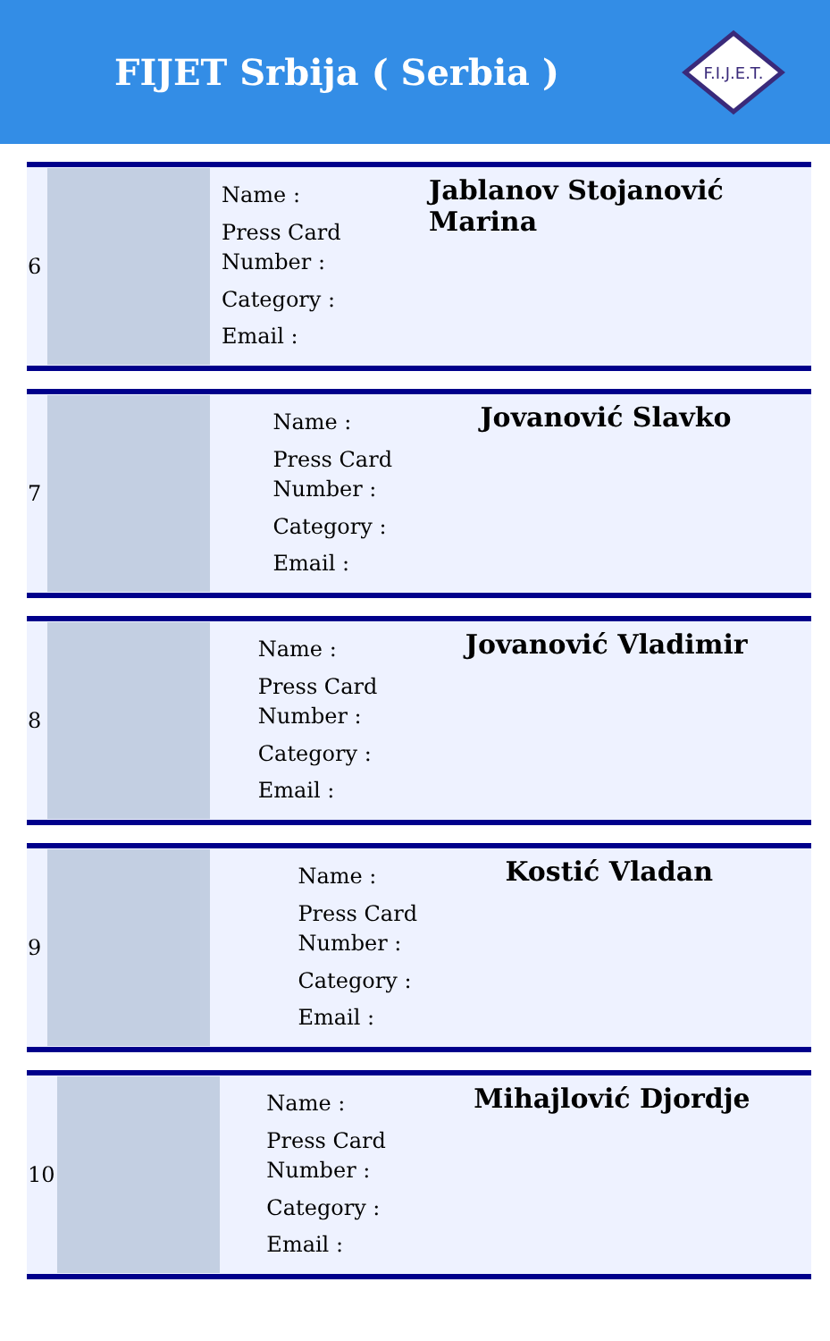FIJET Srbija ( Serbia )
F.I.J.E.T.
| 6 | | Name : Press Card Number : Category : Email : | Jablanov Stojanović Marina |
| 7 | | Name : Press Card Number : Category : Email : | Jovanović Slavko |
| 8 | | Name : Press Card Number : Category : Email : | Jovanović Vladimir |
| 9 | | Name : Press Card Number : Category : Email : | Kostić Vladan |
| 10 | | Name : Press Card Number : Category : Email : | Mihajlović Djordje |